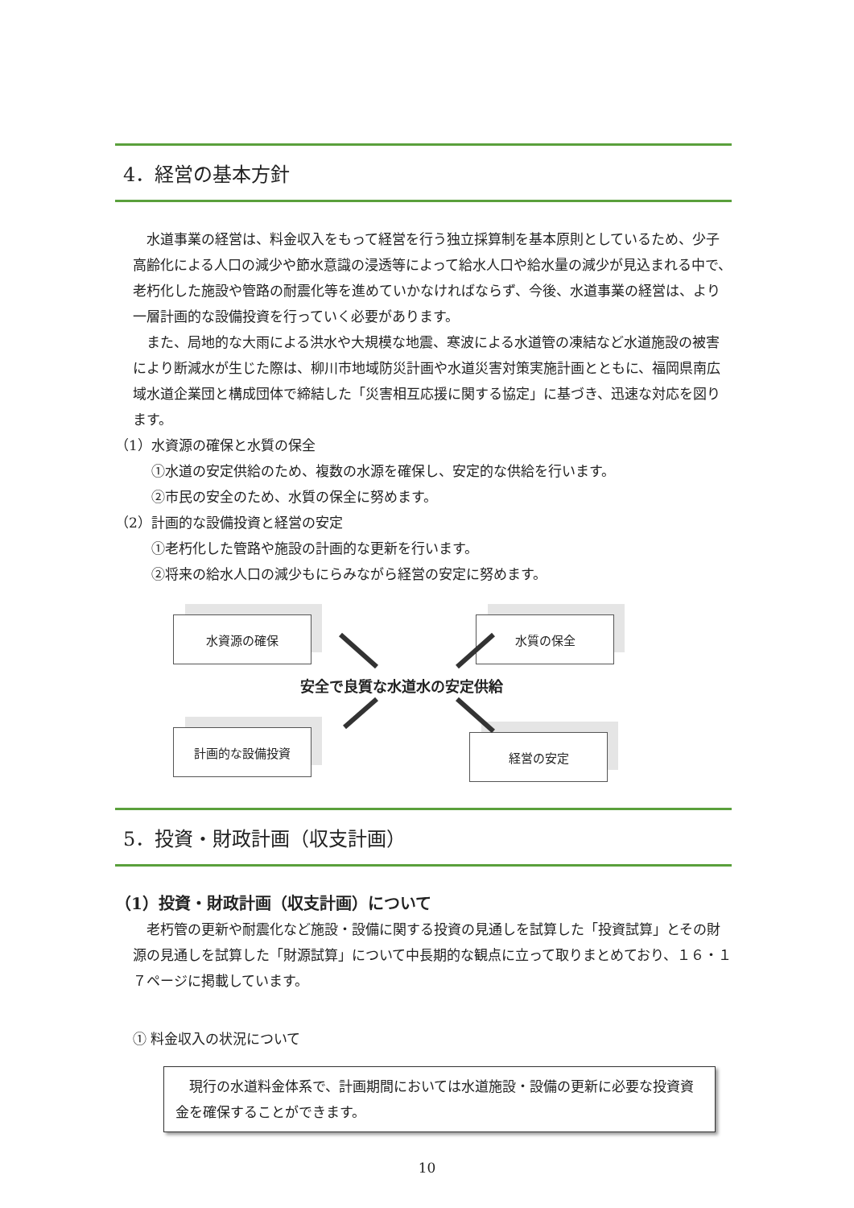4．経営の基本方針
水道事業の経営は、料金収入をもって経営を行う独立採算制を基本原則としているため、少子高齢化による人口の減少や節水意識の浸透等によって給水人口や給水量の減少が見込まれる中で、老朽化した施設や管路の耐震化等を進めていかなければならず、今後、水道事業の経営は、より一層計画的な設備投資を行っていく必要があります。
また、局地的な大雨による洪水や大規模な地震、寒波による水道管の凍結など水道施設の被害により断減水が生じた際は、柳川市地域防災計画や水道災害対策実施計画とともに、福岡県南広域水道企業団と構成団体で締結した「災害相互応援に関する協定」に基づき、迅速な対応を図ります。
（1）水資源の確保と水質の保全
①水道の安定供給のため、複数の水源を確保し、安定的な供給を行います。
②市民の安全のため、水質の保全に努めます。
（2）計画的な設備投資と経営の安定
①老朽化した管路や施設の計画的な更新を行います。
②将来の給水人口の減少もにらみながら経営の安定に努めます。
水資源の確保 水質の保全
安全で良質な水道水の安定供給
計画的な設備投資 経営の安定
5．投資・財政計画（収支計画）
（1）投資・財政計画（収支計画）について
老朽管の更新や耐震化など施設・設備に関する投資の見通しを試算した「投資試算」とその財源の見通しを試算した「財源試算」について中長期的な観点に立って取りまとめており、１６・１７ページに掲載しています。
① 料金収入の状況について
現行の水道料金体系で、計画期間においては水道施設・設備の更新に必要な投資資金を確保することができます。
10